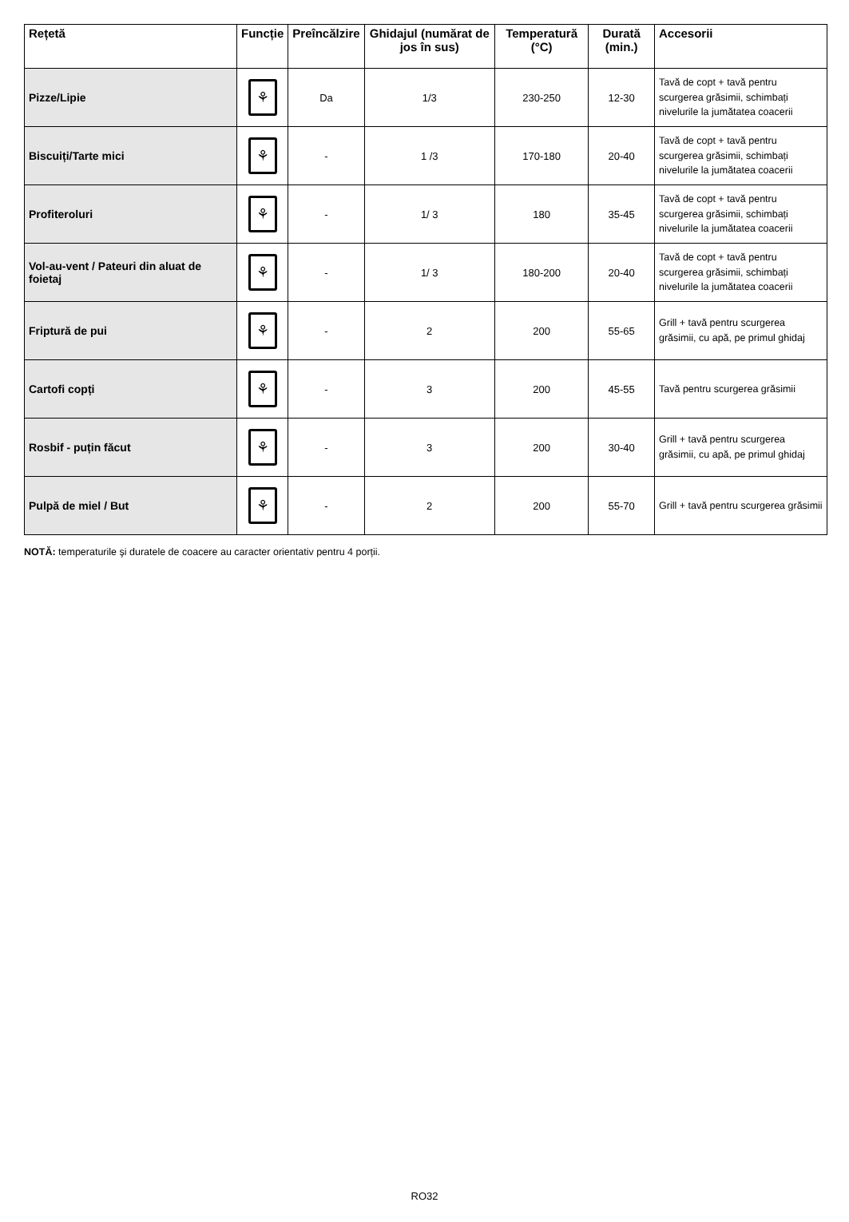| Rețetă | Funcție | Preîncălzire | Ghidajul (numărat de jos în sus) | Temperatură (°C) | Durată (min.) | Accesorii |
| --- | --- | --- | --- | --- | --- | --- |
| Pizze/Lipie | ⚘ | Da | 1/3 | 230-250 | 12-30 | Tavă de copt + tavă pentru scurgerea grăsimii, schimbați nivelurile la jumătatea coacerii |
| Biscuiți/Tarte mici | ⚘ | - | 1 /3 | 170-180 | 20-40 | Tavă de copt + tavă pentru scurgerea grăsimii, schimbați nivelurile la jumătatea coacerii |
| Profiteroluri | ⚘ | - | 1/ 3 | 180 | 35-45 | Tavă de copt + tavă pentru scurgerea grăsimii, schimbați nivelurile la jumătatea coacerii |
| Vol-au-vent / Pateuri din aluat de foietaj | ⚘ | - | 1/ 3 | 180-200 | 20-40 | Tavă de copt + tavă pentru scurgerea grăsimii, schimbați nivelurile la jumătatea coacerii |
| Friptură de pui | ⚘ | - | 2 | 200 | 55-65 | Grill + tavă pentru scurgerea grăsimii, cu apă, pe primul ghidaj |
| Cartofi copți | ⚘ | - | 3 | 200 | 45-55 | Tavă pentru scurgerea grăsimii |
| Rosbif - puțin făcut | ⚘ | - | 3 | 200 | 30-40 | Grill + tavă pentru scurgerea grăsimii, cu apă, pe primul ghidaj |
| Pulpă de miel / But | ⚘ | - | 2 | 200 | 55-70 | Grill + tavă pentru scurgerea grăsimii |
NOTĂ: temperaturile şi duratele de coacere au caracter orientativ pentru 4 porții.
RO32